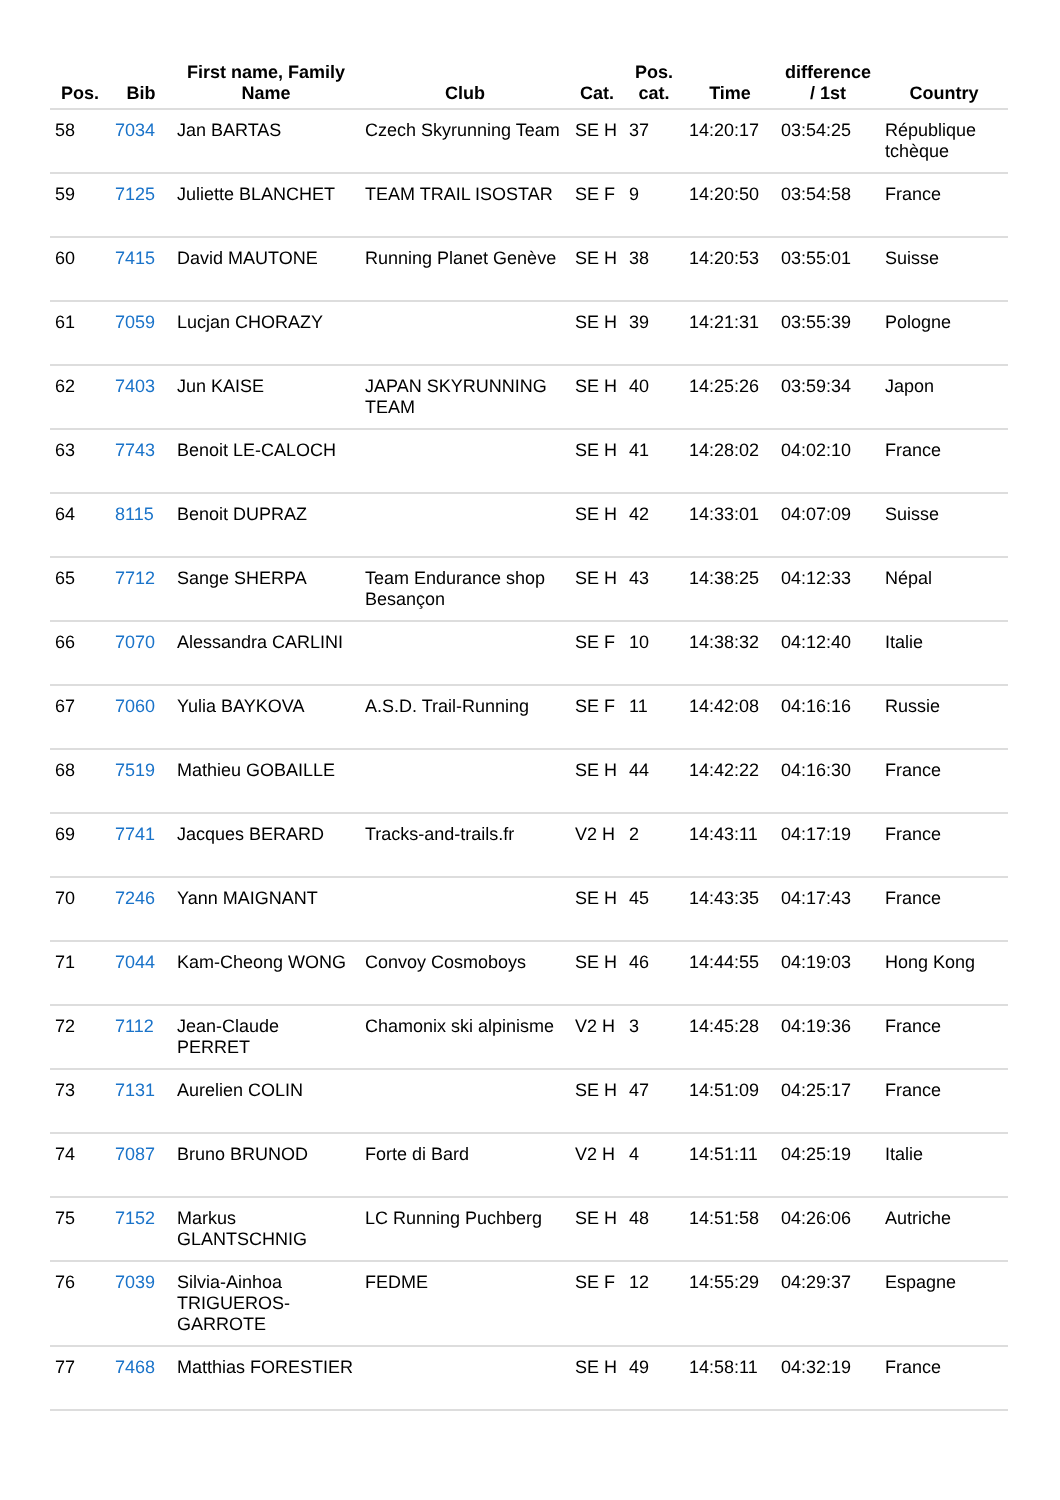| Pos. | Bib | First name, Family Name | Club | Cat. | Pos. cat. | Time | difference / 1st | Country |
| --- | --- | --- | --- | --- | --- | --- | --- | --- |
| 58 | 7034 | Jan BARTAS | Czech Skyrunning Team | SE H | 37 | 14:20:17 | 03:54:25 | République tchèque |
| 59 | 7125 | Juliette BLANCHET | TEAM TRAIL ISOSTAR | SE F | 9 | 14:20:50 | 03:54:58 | France |
| 60 | 7415 | David MAUTONE | Running Planet Genève | SE H | 38 | 14:20:53 | 03:55:01 | Suisse |
| 61 | 7059 | Lucjan CHORAZY | | SE H | 39 | 14:21:31 | 03:55:39 | Pologne |
| 62 | 7403 | Jun KAISE | JAPAN SKYRUNNING TEAM | SE H | 40 | 14:25:26 | 03:59:34 | Japon |
| 63 | 7743 | Benoit LE-CALOCH | | SE H | 41 | 14:28:02 | 04:02:10 | France |
| 64 | 8115 | Benoit DUPRAZ | | SE H | 42 | 14:33:01 | 04:07:09 | Suisse |
| 65 | 7712 | Sange SHERPA | Team Endurance shop Besançon | SE H | 43 | 14:38:25 | 04:12:33 | Népal |
| 66 | 7070 | Alessandra CARLINI | | SE F | 10 | 14:38:32 | 04:12:40 | Italie |
| 67 | 7060 | Yulia BAYKOVA | A.S.D. Trail-Running | SE F | 11 | 14:42:08 | 04:16:16 | Russie |
| 68 | 7519 | Mathieu GOBAILLE | | SE H | 44 | 14:42:22 | 04:16:30 | France |
| 69 | 7741 | Jacques BERARD | Tracks-and-trails.fr | V2 H | 2 | 14:43:11 | 04:17:19 | France |
| 70 | 7246 | Yann MAIGNANT | | SE H | 45 | 14:43:35 | 04:17:43 | France |
| 71 | 7044 | Kam-Cheong WONG | Convoy Cosmoboys | SE H | 46 | 14:44:55 | 04:19:03 | Hong Kong |
| 72 | 7112 | Jean-Claude PERRET | Chamonix ski alpinisme | V2 H | 3 | 14:45:28 | 04:19:36 | France |
| 73 | 7131 | Aurelien COLIN | | SE H | 47 | 14:51:09 | 04:25:17 | France |
| 74 | 7087 | Bruno BRUNOD | Forte di Bard | V2 H | 4 | 14:51:11 | 04:25:19 | Italie |
| 75 | 7152 | Markus GLANTSCHNIG | LC Running Puchberg | SE H | 48 | 14:51:58 | 04:26:06 | Autriche |
| 76 | 7039 | Silvia-Ainhoa TRIGUEROS-GARROTE | FEDME | SE F | 12 | 14:55:29 | 04:29:37 | Espagne |
| 77 | 7468 | Matthias FORESTIER | | SE H | 49 | 14:58:11 | 04:32:19 | France |